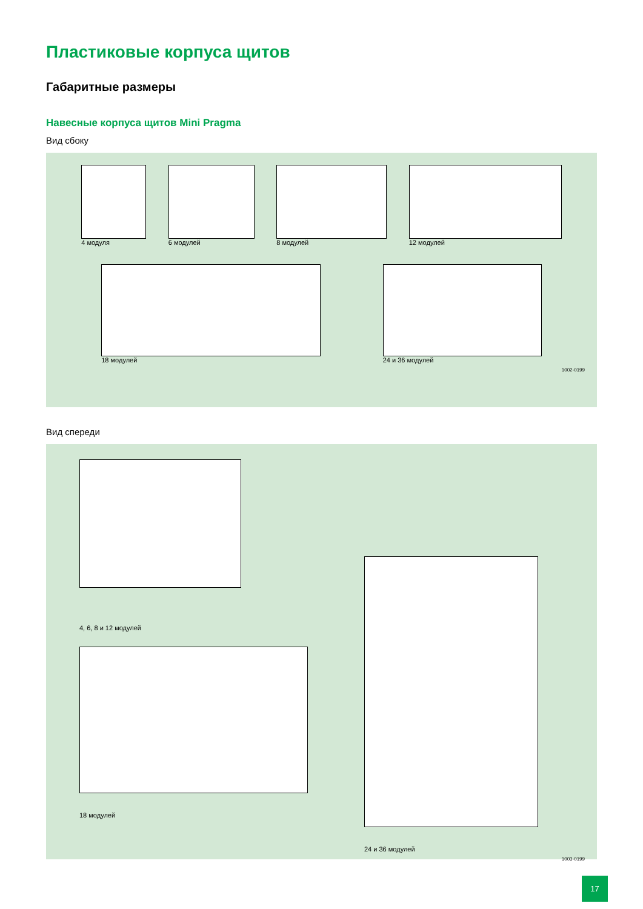Пластиковые корпуса щитов
Габаритные размеры
Навесные корпуса щитов Mini Pragma
Вид сбоку
4 модуля 6 модулей 8 модулей 12 модулей
18 модулей 24 и 36 модулей
1002-0199
Вид спереди
4, 6, 8 и 12 модулей
18 модулей
24 и 36 модулей
1003-0199
17